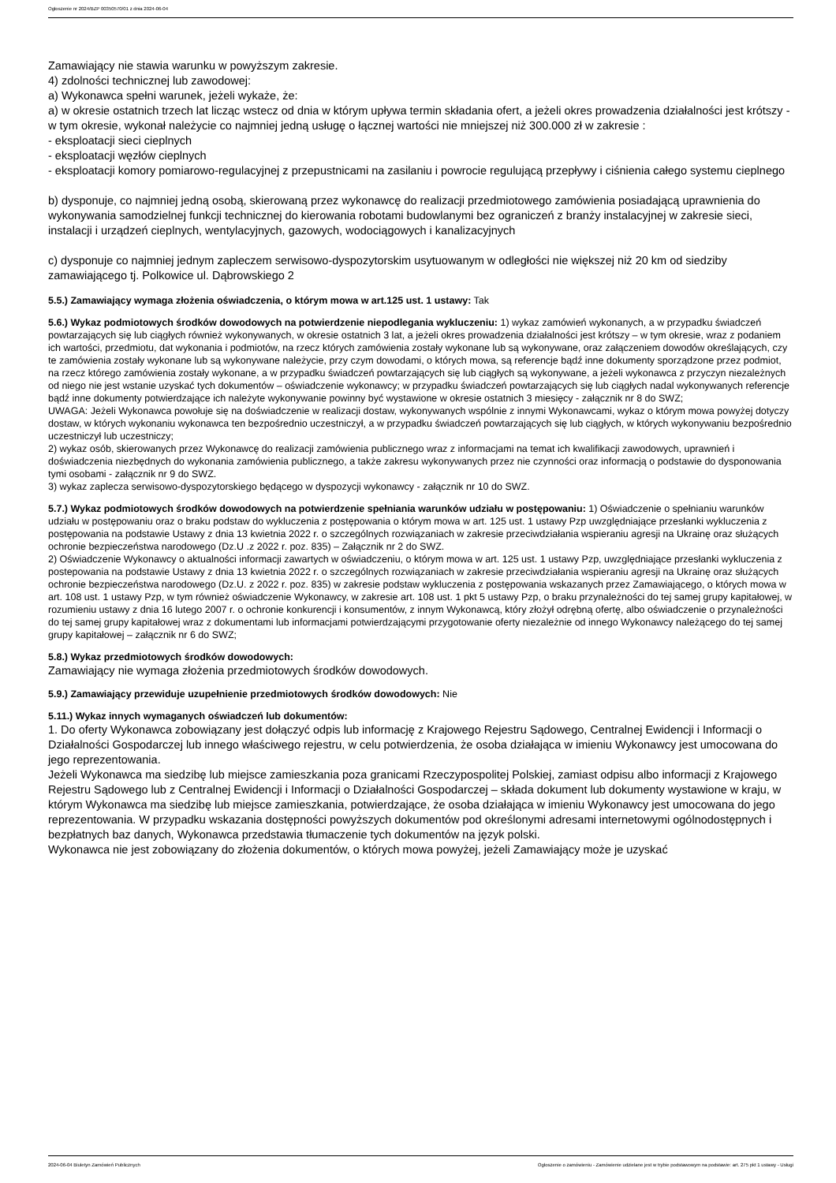Ogłoszenie nr 2024/BZP 00350570/01 z dnia 2024-06-04
Zamawiający nie stawia warunku w powyższym zakresie.
4) zdolności technicznej lub zawodowej:
a) Wykonawca spełni warunek, jeżeli wykaże, że:
a) w okresie ostatnich trzech lat licząc wstecz od dnia w którym upływa termin składania ofert, a jeżeli okres prowadzenia działalności jest krótszy - w tym okresie, wykonał należycie co najmniej jedną usługę o łącznej wartości nie mniejszej niż 300.000 zł w zakresie :
- eksploatacji sieci cieplnych
- eksploatacji węzłów cieplnych
- eksploatacji komory pomiarowo-regulacyjnej z przepustnicami na zasilaniu i powrocie regulującą przepływy i ciśnienia całego systemu cieplnego
b) dysponuje, co najmniej jedną osobą, skierowaną przez wykonawcę do realizacji przedmiotowego zamówienia posiadającą uprawnienia do wykonywania samodzielnej funkcji technicznej do kierowania robotami budowlanymi bez ograniczeń z branży instalacyjnej w zakresie sieci, instalacji i urządzeń cieplnych, wentylacyjnych, gazowych, wodociągowych i kanalizacyjnych
c) dysponuje co najmniej jednym zapleczem serwisowo-dyspozytorskim usytuowanym w odległości nie większej niż 20 km od siedziby zamawiającego tj. Polkowice ul. Dąbrowskiego 2
5.5.) Zamawiający wymaga złożenia oświadczenia, o którym mowa w art.125 ust. 1 ustawy: Tak
5.6.) Wykaz podmiotowych środków dowodowych na potwierdzenie niepodlegania wykluczeniu: 1) wykaz zamówień wykonanych, a w przypadku świadczeń powtarzających się lub ciągłych również wykonywanych, w okresie ostatnich 3 lat, a jeżeli okres prowadzenia działalności jest krótszy – w tym okresie, wraz z podaniem ich wartości, przedmiotu, dat wykonania i podmiotów, na rzecz których zamówienia zostały wykonane lub są wykonywane, oraz załączeniem dowodów określających, czy te zamówienia zostały wykonane lub są wykonywane należycie, przy czym dowodami, o których mowa, są referencje bądź inne dokumenty sporządzone przez podmiot, na rzecz którego zamówienia zostały wykonane, a w przypadku świadczeń powtarzających się lub ciągłych są wykonywane, a jeżeli wykonawca z przyczyn niezależnych od niego nie jest wstanie uzyskać tych dokumentów – oświadczenie wykonawcy; w przypadku świadczeń powtarzających się lub ciągłych nadal wykonywanych referencje bądź inne dokumenty potwierdzające ich należyte wykonywanie powinny być wystawione w okresie ostatnich 3 miesięcy - załącznik nr 8 do SWZ;
UWAGA: Jeżeli Wykonawca powołuje się na doświadczenie w realizacji dostaw, wykonywanych wspólnie z innymi Wykonawcami, wykaz o którym mowa powyżej dotyczy dostaw, w których wykonaniu wykonawca ten bezpośrednio uczestniczył, a w przypadku świadczeń powtarzających się lub ciągłych, w których wykonywaniu bezpośrednio uczestniczył lub uczestniczy;
2) wykaz osób, skierowanych przez Wykonawcę do realizacji zamówienia publicznego wraz z informacjami na temat ich kwalifikacji zawodowych, uprawnień i doświadczenia niezbędnych do wykonania zamówienia publicznego, a także zakresu wykonywanych przez nie czynności oraz informacją o podstawie do dysponowania tymi osobami - załącznik nr 9 do SWZ.
3) wykaz zaplecza serwisowo-dyspozytorskiego będącego w dyspozycji wykonawcy - załącznik nr 10 do SWZ.
5.7.) Wykaz podmiotowych środków dowodowych na potwierdzenie spełniania warunków udziału w postępowaniu: 1) Oświadczenie o spełnianiu warunków udziału w postępowaniu oraz o braku podstaw do wykluczenia z postępowania o którym mowa w art. 125 ust. 1 ustawy Pzp uwzględniające przesłanki wykluczenia z postępowania na podstawie Ustawy z dnia 13 kwietnia 2022 r. o szczególnych rozwiązaniach w zakresie przeciwdziałania wspieraniu agresji na Ukrainę oraz służących ochronie bezpieczeństwa narodowego (Dz.U .z 2022 r. poz. 835) – Załącznik nr 2 do SWZ.
2) Oświadczenie Wykonawcy o aktualności informacji zawartych w oświadczeniu, o którym mowa w art. 125 ust. 1 ustawy Pzp, uwzględniające przesłanki wykluczenia z postepowania na podstawie Ustawy z dnia 13 kwietnia 2022 r. o szczególnych rozwiązaniach w zakresie przeciwdziałania wspieraniu agresji na Ukrainę oraz służących ochronie bezpieczeństwa narodowego (Dz.U. z 2022 r. poz. 835) w zakresie podstaw wykluczenia z postępowania wskazanych przez Zamawiającego, o których mowa w art. 108 ust. 1 ustawy Pzp, w tym również oświadczenie Wykonawcy, w zakresie art. 108 ust. 1 pkt 5 ustawy Pzp, o braku przynależności do tej samej grupy kapitałowej, w rozumieniu ustawy z dnia 16 lutego 2007 r. o ochronie konkurencji i konsumentów, z innym Wykonawcą, który złożył odrębną ofertę, albo oświadczenie o przynależności do tej samej grupy kapitałowej wraz z dokumentami lub informacjami potwierdzającymi przygotowanie oferty niezależnie od innego Wykonawcy należącego do tej samej grupy kapitałowej – załącznik nr 6 do SWZ;
5.8.) Wykaz przedmiotowych środków dowodowych:
Zamawiający nie wymaga złożenia przedmiotowych środków dowodowych.
5.9.) Zamawiający przewiduje uzupełnienie przedmiotowych środków dowodowych: Nie
5.11.) Wykaz innych wymaganych oświadczeń lub dokumentów:
1. Do oferty Wykonawca zobowiązany jest dołączyć odpis lub informację z Krajowego Rejestru Sądowego, Centralnej Ewidencji i Informacji o Działalności Gospodarczej lub innego właściwego rejestru, w celu potwierdzenia, że osoba działająca w imieniu Wykonawcy jest umocowana do jego reprezentowania.
Jeżeli Wykonawca ma siedzibę lub miejsce zamieszkania poza granicami Rzeczypospolitej Polskiej, zamiast odpisu albo informacji z Krajowego Rejestru Sądowego lub z Centralnej Ewidencji i Informacji o Działalności Gospodarczej – składa dokument lub dokumenty wystawione w kraju, w którym Wykonawca ma siedzibę lub miejsce zamieszkania, potwierdzające, że osoba działająca w imieniu Wykonawcy jest umocowana do jego reprezentowania. W przypadku wskazania dostępności powyższych dokumentów pod określonymi adresami internetowymi ogólnodostępnych i bezpłatnych baz danych, Wykonawca przedstawia tłumaczenie tych dokumentów na język polski.
Wykonawca nie jest zobowiązany do złożenia dokumentów, o których mowa powyżej, jeżeli Zamawiający może je uzyskać
2024-06-04 Biuletyn Zamówień Publicznych Ogłoszenie o zamówieniu - Zamówienie udzielane jest w trybie podstawowym na podstawie: art. 275 pkt 1 ustawy - Usługi